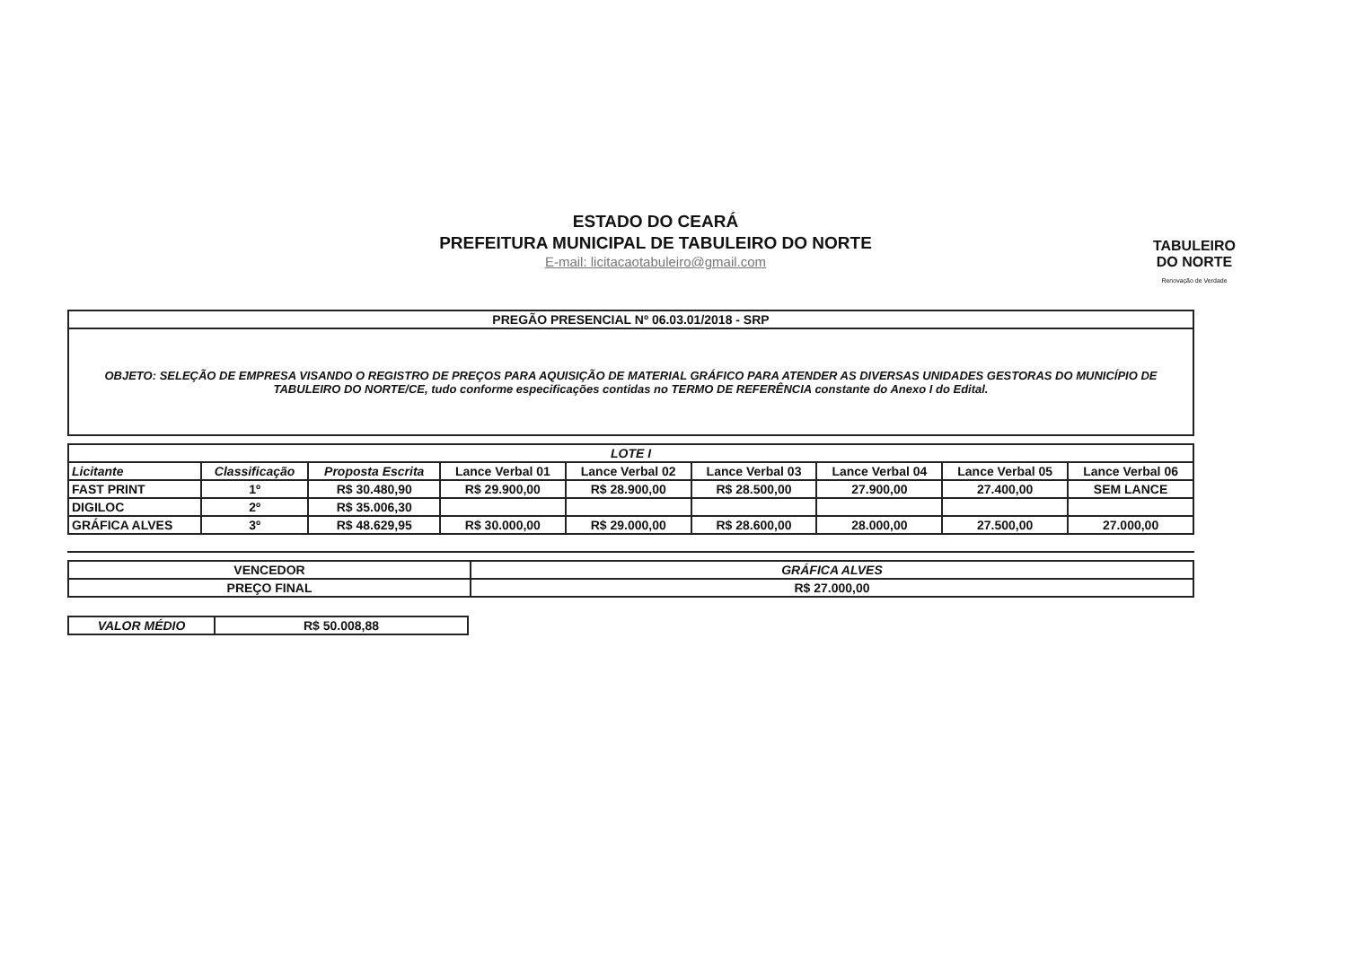ESTADO DO CEARÁ
PREFEITURA MUNICIPAL DE TABULEIRO DO NORTE
E-mail: licitacaotabuleiro@gmail.com
TABULEIRO
DO NORTE
Renovação de Verdade
| PREGÃO PRESENCIAL Nº 06.03.01/2018 - SRP |
| OBJETO: SELEÇÃO DE EMPRESA VISANDO O REGISTRO DE PREÇOS PARA AQUISIÇÃO DE MATERIAL GRÁFICO PARA ATENDER AS DIVERSAS UNIDADES GESTORAS DO MUNICÍPIO DE TABULEIRO DO NORTE/CE, tudo conforme especificações contidas no TERMO DE REFERÊNCIA constante do Anexo I do Edital. |
| LOTE I | | | | | | | | |
| Licitante | Classificação | Proposta Escrita | Lance Verbal 01 | Lance Verbal 02 | Lance Verbal 03 | Lance Verbal 04 | Lance Verbal 05 | Lance Verbal 06 |
| FAST PRINT | 1º | R$ 30.480,90 | R$ 29.900,00 | R$ 28.900,00 | R$ 28.500,00 | 27.900,00 | 27.400,00 | SEM LANCE |
| DIGILOC | 2º | R$ 35.006,30 | | | | | | |
| GRÁFICA ALVES | 3º | R$ 48.629,95 | R$ 30.000,00 | R$ 29.000,00 | R$ 28.600,00 | 28.000,00 | 27.500,00 | 27.000,00 |
| VENCEDOR | GRÁFICA ALVES |
| PREÇO FINAL | R$ 27.000,00 |
| VALOR MÉDIO | R$ 50.008,88 |